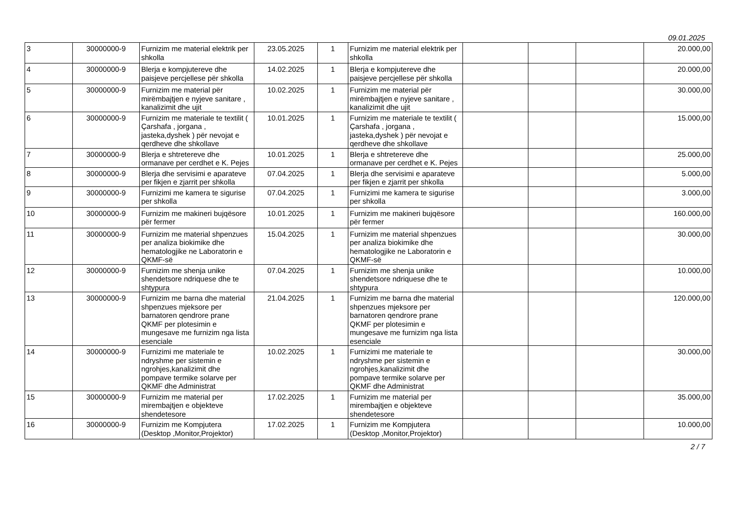09.01.2025
| 3 | 30000000-9 | Furnizim me material elektrik per shkolla | 23.05.2025 | 1 | Furnizim me material elektrik per shkolla | | | | 20.000,00 |
| 4 | 30000000-9 | Blerja e kompjutereve dhe paisjeve percjellese për shkolla | 14.02.2025 | 1 | Blerja e kompjutereve dhe paisjeve percjellese për shkolla | | | | 20.000,00 |
| 5 | 30000000-9 | Furnizim me material për mirëmbajtjen e nyjeve sanitare , kanalizimit dhe ujit | 10.02.2025 | 1 | Furnizim me material për mirëmbajtjen e nyjeve sanitare , kanalizimit dhe ujit | | | | 30.000,00 |
| 6 | 30000000-9 | Furnizim me materiale te textilit ( Çarshafa , jorgana , jasteka,dyshek ) për nevojat e qerdheve dhe shkollave | 10.01.2025 | 1 | Furnizim me materiale te textilit ( Çarshafa , jorgana , jasteka,dyshek ) për nevojat e qerdheve dhe shkollave | | | | 15.000,00 |
| 7 | 30000000-9 | Blerja e shtretereve dhe ormanave per cerdhet e K. Pejes | 10.01.2025 | 1 | Blerja e shtretereve dhe ormanave per cerdhet e K. Pejes | | | | 25.000,00 |
| 8 | 30000000-9 | Blerja dhe servisimi e aparateve per fikjen e zjarrit per shkolla | 07.04.2025 | 1 | Blerja dhe servisimi e aparateve per fikjen e zjarrit per shkolla | | | | 5.000,00 |
| 9 | 30000000-9 | Furnizimi me kamera te sigurise per shkolla | 07.04.2025 | 1 | Furnizimi me kamera te sigurise per shkolla | | | | 3.000,00 |
| 10 | 30000000-9 | Furnizim me makineri bujqësore për fermer | 10.01.2025 | 1 | Furnizim me makineri bujqësore për fermer | | | | 160.000,00 |
| 11 | 30000000-9 | Furnizim me material shpenzues per analiza biokimike dhe hematologjike ne Laboratorin e QKMF-së | 15.04.2025 | 1 | Furnizim me material shpenzues per analiza biokimike dhe hematologjike ne Laboratorin e QKMF-së | | | | 30.000,00 |
| 12 | 30000000-9 | Furnizim me shenja unike shendetsore ndriquese dhe te shtypura | 07.04.2025 | 1 | Furnizim me shenja unike shendetsore ndriquese dhe te shtypura | | | | 10.000,00 |
| 13 | 30000000-9 | Furnizim me barna dhe material shpenzues mjeksore per barnatoren qendrore prane QKMF per plotesimin e mungesave me furnizim nga lista esenciale | 21.04.2025 | 1 | Furnizim me barna dhe material shpenzues mjeksore per barnatoren qendrore prane QKMF per plotesimin e mungesave me furnizim nga lista esenciale | | | | 120.000,00 |
| 14 | 30000000-9 | Furnizimi me materiale te ndryshme per sistemin e ngrohjes,kanalizimit dhe pompave termike solarve per QKMF dhe Administrat | 10.02.2025 | 1 | Furnizimi me materiale te ndryshme per sistemin e ngrohjes,kanalizimit dhe pompave termike solarve per QKMF dhe Administrat | | | | 30.000,00 |
| 15 | 30000000-9 | Furnizim me material per mirembajtjen e objekteve shendetesore | 17.02.2025 | 1 | Furnizim me material per mirembajtjen e objekteve shendetesore | | | | 35.000,00 |
| 16 | 30000000-9 | Furnizim me Kompjutera (Desktop ,Monitor,Projektor) | 17.02.2025 | 1 | Furnizim me Kompjutera (Desktop ,Monitor,Projektor) | | | | 10.000,00 |
2 / 7